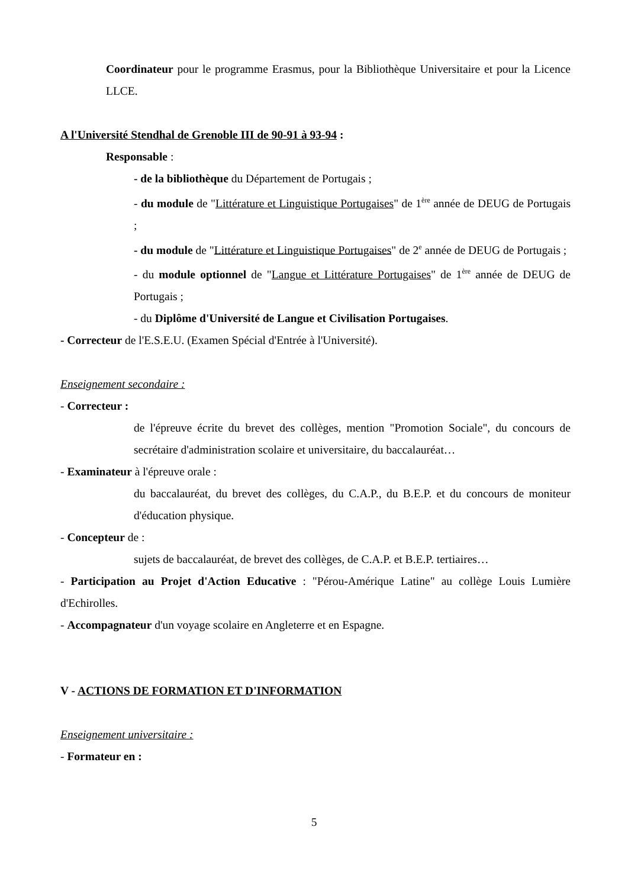Coordinateur pour le programme Erasmus, pour la Bibliothèque Universitaire et pour la Licence LLCE.
A l'Université Stendhal de Grenoble III de 90-91 à 93-94 :
Responsable :
- de la bibliothèque du Département de Portugais ;
- du module de "Littérature et Linguistique Portugaises" de 1<sup>ère</sup> année de DEUG de Portugais ;
- du module de "Littérature et Linguistique Portugaises" de 2<sup>e</sup> année de DEUG de Portugais ;
- du module optionnel de "Langue et Littérature Portugaises" de 1<sup>ère</sup> année de DEUG de Portugais ;
- du Diplôme d'Université de Langue et Civilisation Portugaises.
- Correcteur de l'E.S.E.U. (Examen Spécial d'Entrée à l'Université).
Enseignement secondaire :
- Correcteur :
de l'épreuve écrite du brevet des collèges, mention "Promotion Sociale", du concours de secrétaire d'administration scolaire et universitaire, du baccalauréat…
- Examinateur à l'épreuve orale :
du baccalauréat, du brevet des collèges, du C.A.P., du B.E.P. et du concours de moniteur d'éducation physique.
- Concepteur de :
sujets de baccalauréat, de brevet des collèges, de C.A.P. et B.E.P. tertiaires…
- Participation au Projet d'Action Educative : "Pérou-Amérique Latine" au collège Louis Lumière d'Echirolles.
- Accompagnateur d'un voyage scolaire en Angleterre et en Espagne.
V - ACTIONS DE FORMATION ET D'INFORMATION
Enseignement universitaire :
- Formateur en :
5